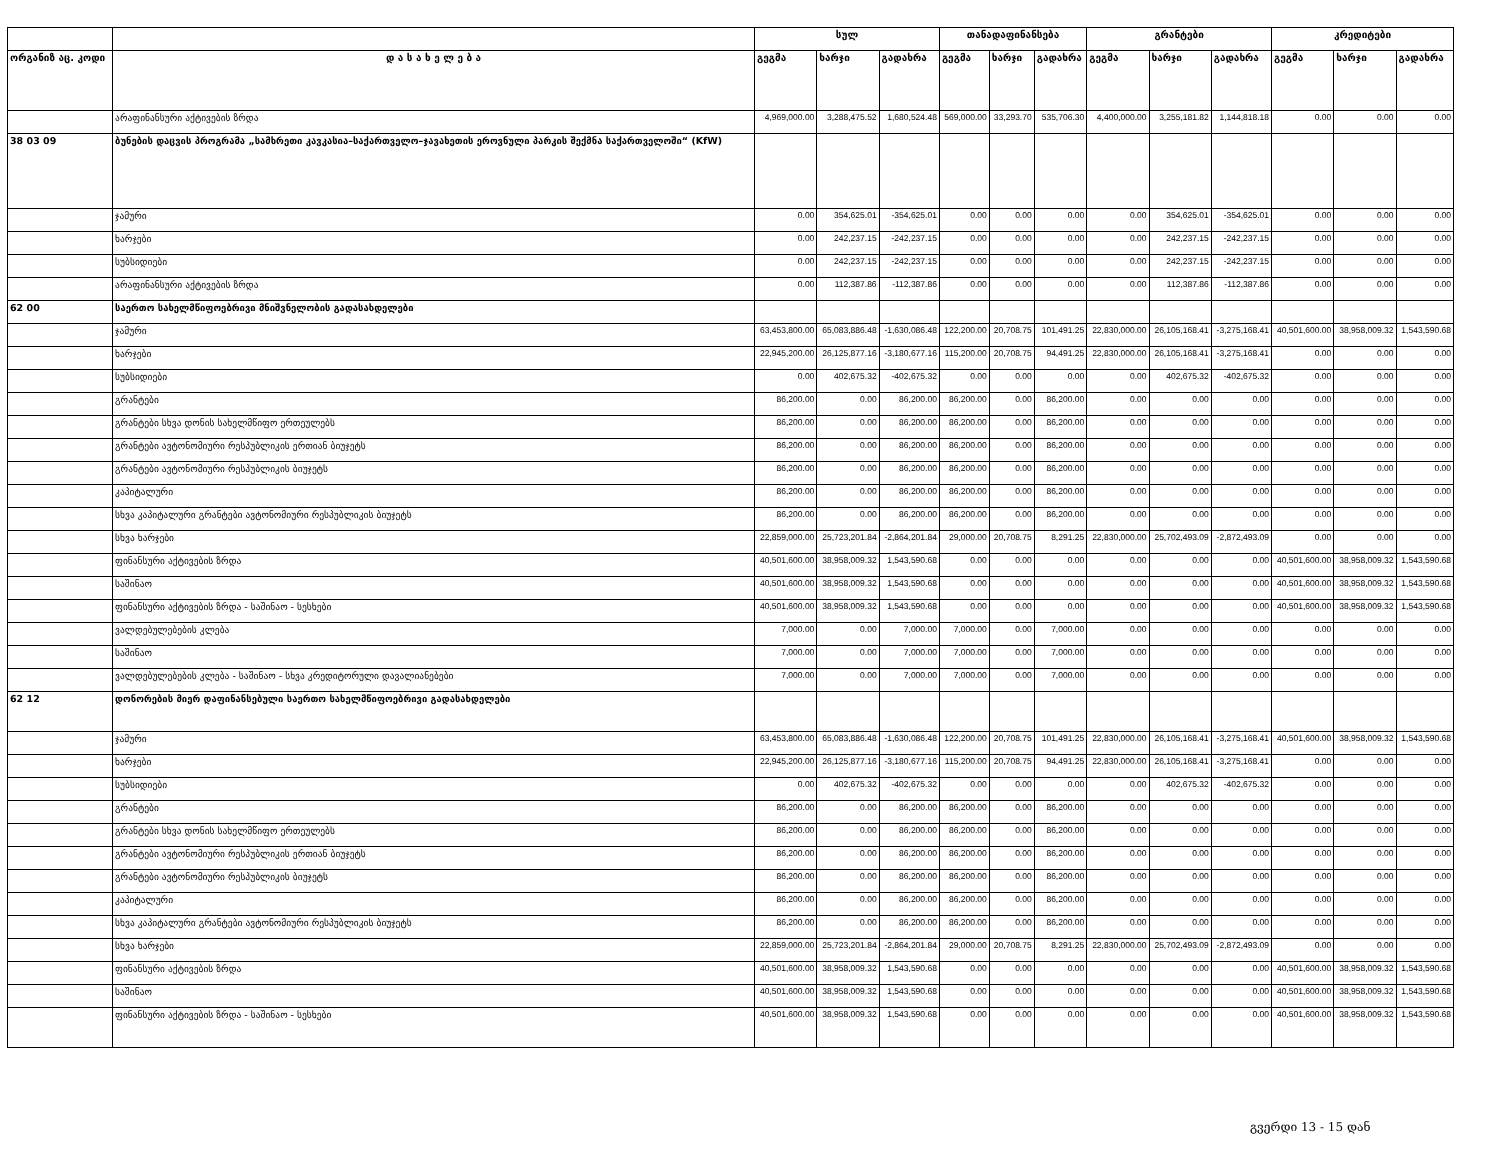| | | სულ | | | თანადაფინანსება | | | გრანტები | | | კრედიტები | | |
| --- | --- | --- | --- | --- | --- | --- | --- | --- | --- | --- | --- | --- | --- |
| ორგანიზ აც. კოდი | დ ა ს ა ხ ე ლ ე ბ ა | გეგმა | ხარჯი | გადახრა | გეგმა | ხარჯი | გადახრა | გეგმა | ხარჯი | გადახრა | გეგმა | ხარჯი | გადახრა |
| | არაფინანსური აქტივების ზრდა | 4,969,000.00 | 3,288,475.52 | 1,680,524.48 | 569,000.00 | 33,293.70 | 535,706.30 | 4,400,000.00 | 3,255,181.82 | 1,144,818.18 | 0.00 | 0.00 | 0.00 |
| 38 03 09 | ბუნების დაცვის პროგრამა „სამხრეთი კავკასია–საქართველო–ჯავახეთის ეროვნული პარკის შექმნა საქართველოში“ (KfW) | | | | | | | | | | | | |
| | ჯამური | 0.00 | 354,625.01 | -354,625.01 | 0.00 | 0.00 | 0.00 | 0.00 | 354,625.01 | -354,625.01 | 0.00 | 0.00 | 0.00 |
| | ხარჯები | 0.00 | 242,237.15 | -242,237.15 | 0.00 | 0.00 | 0.00 | 0.00 | 242,237.15 | -242,237.15 | 0.00 | 0.00 | 0.00 |
| | სუბსიდიები | 0.00 | 242,237.15 | -242,237.15 | 0.00 | 0.00 | 0.00 | 0.00 | 242,237.15 | -242,237.15 | 0.00 | 0.00 | 0.00 |
| | არაფინანსური აქტივების ზრდა | 0.00 | 112,387.86 | -112,387.86 | 0.00 | 0.00 | 0.00 | 0.00 | 112,387.86 | -112,387.86 | 0.00 | 0.00 | 0.00 |
| 62 00 | საერთო სახელმწიფოებრივი მნიშვნელობის გადასახდელები | | | | | | | | | | | | |
| | ჯამური | 63,453,800.00 | 65,083,886.48 | -1,630,086.48 | 122,200.00 | 20,708.75 | 101,491.25 | 22,830,000.00 | 26,105,168.41 | -3,275,168.41 | 40,501,600.00 | 38,958,009.32 | 1,543,590.68 |
| | ხარჯები | 22,945,200.00 | 26,125,877.16 | -3,180,677.16 | 115,200.00 | 20,708.75 | 94,491.25 | 22,830,000.00 | 26,105,168.41 | -3,275,168.41 | 0.00 | 0.00 | 0.00 |
| | სუბსიდიები | 0.00 | 402,675.32 | -402,675.32 | 0.00 | 0.00 | 0.00 | 0.00 | 402,675.32 | -402,675.32 | 0.00 | 0.00 | 0.00 |
| | გრანტები | 86,200.00 | 0.00 | 86,200.00 | 86,200.00 | 0.00 | 86,200.00 | 0.00 | 0.00 | 0.00 | 0.00 | 0.00 | 0.00 |
| | გრანტები სხვა დონის სახელმწიფო ერთეულებს | 86,200.00 | 0.00 | 86,200.00 | 86,200.00 | 0.00 | 86,200.00 | 0.00 | 0.00 | 0.00 | 0.00 | 0.00 | 0.00 |
| | გრანტები ავტონომიური რესპუბლიკის ერთიან ბიუჯეტს | 86,200.00 | 0.00 | 86,200.00 | 86,200.00 | 0.00 | 86,200.00 | 0.00 | 0.00 | 0.00 | 0.00 | 0.00 | 0.00 |
| | გრანტები ავტონომიური რესპუბლიკის ბიუჯეტს | 86,200.00 | 0.00 | 86,200.00 | 86,200.00 | 0.00 | 86,200.00 | 0.00 | 0.00 | 0.00 | 0.00 | 0.00 | 0.00 |
| | კაპიტალური | 86,200.00 | 0.00 | 86,200.00 | 86,200.00 | 0.00 | 86,200.00 | 0.00 | 0.00 | 0.00 | 0.00 | 0.00 | 0.00 |
| | სხვა კაპიტალური გრანტები ავტონომიური რესპუბლიკის ბიუჯეტს | 86,200.00 | 0.00 | 86,200.00 | 86,200.00 | 0.00 | 86,200.00 | 0.00 | 0.00 | 0.00 | 0.00 | 0.00 | 0.00 |
| | სხვა ხარჯები | 22,859,000.00 | 25,723,201.84 | -2,864,201.84 | 29,000.00 | 20,708.75 | 8,291.25 | 22,830,000.00 | 25,702,493.09 | -2,872,493.09 | 0.00 | 0.00 | 0.00 |
| | ფინანსური აქტივების ზრდა | 40,501,600.00 | 38,958,009.32 | 1,543,590.68 | 0.00 | 0.00 | 0.00 | 0.00 | 0.00 | 0.00 | 40,501,600.00 | 38,958,009.32 | 1,543,590.68 |
| | საშინაო | 40,501,600.00 | 38,958,009.32 | 1,543,590.68 | 0.00 | 0.00 | 0.00 | 0.00 | 0.00 | 0.00 | 40,501,600.00 | 38,958,009.32 | 1,543,590.68 |
| | ფინანსური აქტივების ზრდა - საშინაო - სესხები | 40,501,600.00 | 38,958,009.32 | 1,543,590.68 | 0.00 | 0.00 | 0.00 | 0.00 | 0.00 | 0.00 | 40,501,600.00 | 38,958,009.32 | 1,543,590.68 |
| | ვალდებულებების კლება | 7,000.00 | 0.00 | 7,000.00 | 7,000.00 | 0.00 | 7,000.00 | 0.00 | 0.00 | 0.00 | 0.00 | 0.00 | 0.00 |
| | საშინაო | 7,000.00 | 0.00 | 7,000.00 | 7,000.00 | 0.00 | 7,000.00 | 0.00 | 0.00 | 0.00 | 0.00 | 0.00 | 0.00 |
| | ვალდებულებების კლება - საშინაო - სხვა კრედიტორული დავალიანებები | 7,000.00 | 0.00 | 7,000.00 | 7,000.00 | 0.00 | 7,000.00 | 0.00 | 0.00 | 0.00 | 0.00 | 0.00 | 0.00 |
| 62 12 | დონორების მიერ დაფინანსებული საერთო სახელმწიფოებრივი გადასახდელები | | | | | | | | | | | | |
| | ჯამური | 63,453,800.00 | 65,083,886.48 | -1,630,086.48 | 122,200.00 | 20,708.75 | 101,491.25 | 22,830,000.00 | 26,105,168.41 | -3,275,168.41 | 40,501,600.00 | 38,958,009.32 | 1,543,590.68 |
| | ხარჯები | 22,945,200.00 | 26,125,877.16 | -3,180,677.16 | 115,200.00 | 20,708.75 | 94,491.25 | 22,830,000.00 | 26,105,168.41 | -3,275,168.41 | 0.00 | 0.00 | 0.00 |
| | სუბსიდიები | 0.00 | 402,675.32 | -402,675.32 | 0.00 | 0.00 | 0.00 | 0.00 | 402,675.32 | -402,675.32 | 0.00 | 0.00 | 0.00 |
| | გრანტები | 86,200.00 | 0.00 | 86,200.00 | 86,200.00 | 0.00 | 86,200.00 | 0.00 | 0.00 | 0.00 | 0.00 | 0.00 | 0.00 |
| | გრანტები სხვა დონის სახელმწიფო ერთეულებს | 86,200.00 | 0.00 | 86,200.00 | 86,200.00 | 0.00 | 86,200.00 | 0.00 | 0.00 | 0.00 | 0.00 | 0.00 | 0.00 |
| | გრანტები ავტონომიური რესპუბლიკის ერთიან ბიუჯეტს | 86,200.00 | 0.00 | 86,200.00 | 86,200.00 | 0.00 | 86,200.00 | 0.00 | 0.00 | 0.00 | 0.00 | 0.00 | 0.00 |
| | გრანტები ავტონომიური რესპუბლიკის ბიუჯეტს | 86,200.00 | 0.00 | 86,200.00 | 86,200.00 | 0.00 | 86,200.00 | 0.00 | 0.00 | 0.00 | 0.00 | 0.00 | 0.00 |
| | კაპიტალური | 86,200.00 | 0.00 | 86,200.00 | 86,200.00 | 0.00 | 86,200.00 | 0.00 | 0.00 | 0.00 | 0.00 | 0.00 | 0.00 |
| | სხვა კაპიტალური გრანტები ავტონომიური რესპუბლიკის ბიუჯეტს | 86,200.00 | 0.00 | 86,200.00 | 86,200.00 | 0.00 | 86,200.00 | 0.00 | 0.00 | 0.00 | 0.00 | 0.00 | 0.00 |
| | სხვა ხარჯები | 22,859,000.00 | 25,723,201.84 | -2,864,201.84 | 29,000.00 | 20,708.75 | 8,291.25 | 22,830,000.00 | 25,702,493.09 | -2,872,493.09 | 0.00 | 0.00 | 0.00 |
| | ფინანსური აქტივების ზრდა | 40,501,600.00 | 38,958,009.32 | 1,543,590.68 | 0.00 | 0.00 | 0.00 | 0.00 | 0.00 | 0.00 | 40,501,600.00 | 38,958,009.32 | 1,543,590.68 |
| | საშინაო | 40,501,600.00 | 38,958,009.32 | 1,543,590.68 | 0.00 | 0.00 | 0.00 | 0.00 | 0.00 | 0.00 | 40,501,600.00 | 38,958,009.32 | 1,543,590.68 |
| | ფინანსური აქტივების ზრდა - საშინაო - სესხები | 40,501,600.00 | 38,958,009.32 | 1,543,590.68 | 0.00 | 0.00 | 0.00 | 0.00 | 0.00 | 0.00 | 40,501,600.00 | 38,958,009.32 | 1,543,590.68 |
გვერდი 13 - 15 დან